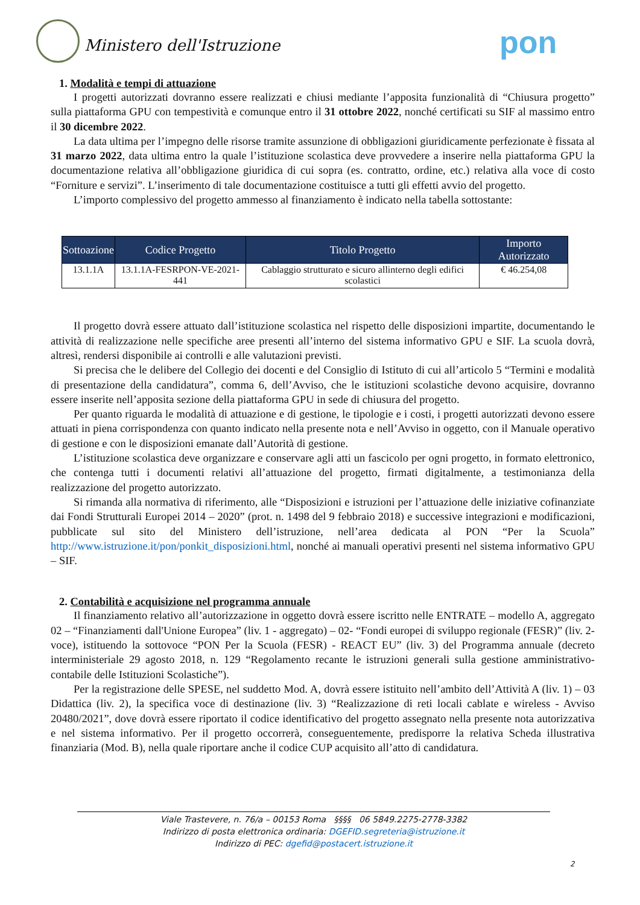Ministero dell'Istruzione pon
1. Modalità e tempi di attuazione
I progetti autorizzati dovranno essere realizzati e chiusi mediante l’apposita funzionalità di “Chiusura progetto” sulla piattaforma GPU con tempestività e comunque entro il 31 ottobre 2022, nonché certificati su SIF al massimo entro il 30 dicembre 2022.
La data ultima per l’impegno delle risorse tramite assunzione di obbligazioni giuridicamente perfezionate è fissata al 31 marzo 2022, data ultima entro la quale l’istituzione scolastica deve provvedere a inserire nella piattaforma GPU la documentazione relativa all’obbligazione giuridica di cui sopra (es. contratto, ordine, etc.) relativa alla voce di costo “Forniture e servizi”. L’inserimento di tale documentazione costituisce a tutti gli effetti avvio del progetto.
L’importo complessivo del progetto ammesso al finanziamento è indicato nella tabella sottostante:
| Sottoazione | Codice Progetto | Titolo Progetto | Importo Autorizzato |
| --- | --- | --- | --- |
| 13.1.1A | 13.1.1A-FESRPON-VE-2021-441 | Cablaggio strutturato e sicuro allinterno degli edifici scolastici | € 46.254,08 |
Il progetto dovrà essere attuato dall’istituzione scolastica nel rispetto delle disposizioni impartite, documentando le attività di realizzazione nelle specifiche aree presenti all’interno del sistema informativo GPU e SIF. La scuola dovrà, altresì, rendersi disponibile ai controlli e alle valutazioni previsti.
Si precisa che le delibere del Collegio dei docenti e del Consiglio di Istituto di cui all’articolo 5 “Termini e modalità di presentazione della candidatura”, comma 6, dell’Avviso, che le istituzioni scolastiche devono acquisire, dovranno essere inserite nell’apposita sezione della piattaforma GPU in sede di chiusura del progetto.
Per quanto riguarda le modalità di attuazione e di gestione, le tipologie e i costi, i progetti autorizzati devono essere attuati in piena corrispondenza con quanto indicato nella presente nota e nell’Avviso in oggetto, con il Manuale operativo di gestione e con le disposizioni emanate dall’Autorità di gestione.
L’istituzione scolastica deve organizzare e conservare agli atti un fascicolo per ogni progetto, in formato elettronico, che contenga tutti i documenti relativi all’attuazione del progetto, firmati digitalmente, a testimonianza della realizzazione del progetto autorizzato.
Si rimanda alla normativa di riferimento, alle “Disposizioni e istruzioni per l’attuazione delle iniziative cofinanziate dai Fondi Strutturali Europei 2014 – 2020” (prot. n. 1498 del 9 febbraio 2018) e successive integrazioni e modificazioni, pubblicate sul sito del Ministero dell’istruzione, nell’area dedicata al PON “Per la Scuola” http://www.istruzione.it/pon/ponkit_disposizioni.html, nonché ai manuali operativi presenti nel sistema informativo GPU – SIF.
2. Contabilità e acquisizione nel programma annuale
Il finanziamento relativo all’autorizzazione in oggetto dovrà essere iscritto nelle ENTRATE – modello A, aggregato 02 – “Finanziamenti dall'Unione Europea” (liv. 1 - aggregato) – 02- “Fondi europei di sviluppo regionale (FESR)” (liv. 2- voce), istituendo la sottovoce “PON Per la Scuola (FESR) - REACT EU” (liv. 3) del Programma annuale (decreto interministeriale 29 agosto 2018, n. 129 “Regolamento recante le istruzioni generali sulla gestione amministrativo-contabile delle Istituzioni Scolastiche”).
Per la registrazione delle SPESE, nel suddetto Mod. A, dovrà essere istituito nell’ambito dell’Attività A (liv. 1) – 03 Didattica (liv. 2), la specifica voce di destinazione (liv. 3) “Realizzazione di reti locali cablate e wireless - Avviso 20480/2021”, dove dovrà essere riportato il codice identificativo del progetto assegnato nella presente nota autorizzativa e nel sistema informativo. Per il progetto occorrerà, conseguentemente, predisporre la relativa Scheda illustrativa finanziaria (Mod. B), nella quale riportare anche il codice CUP acquisito all’atto di candidatura.
Viale Trastevere, n. 76/a – 00153 Roma §§§§ 06 5849.2275-2778-3382
Indirizzo di posta elettronica ordinaria: DGEFID.segreteria@istruzione.it
Indirizzo di PEC: dgefid@postacert.istruzione.it
2